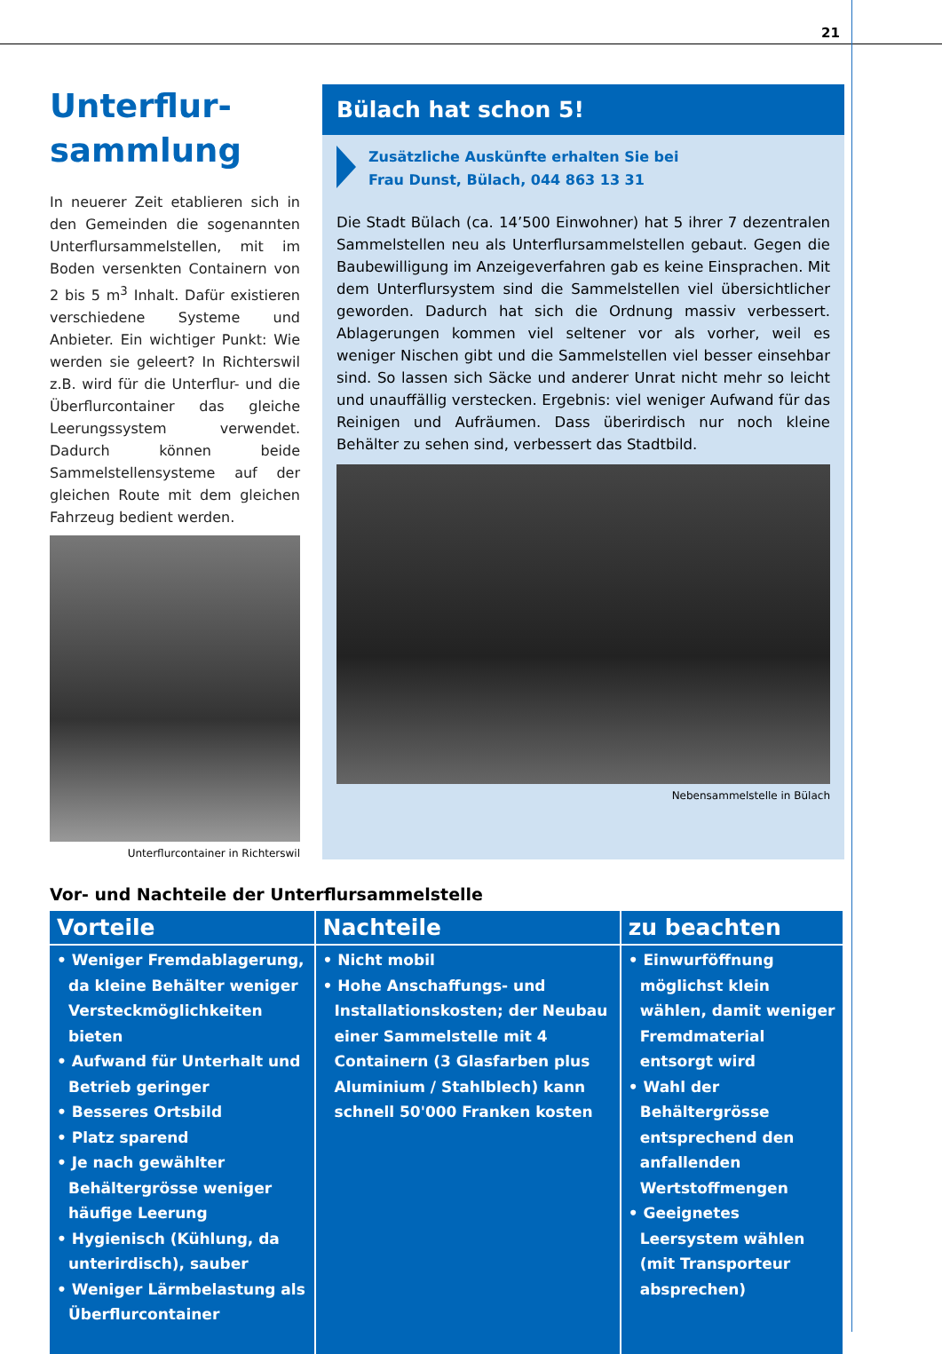21
Unterflur-
sammlung
In neuerer Zeit etablieren sich in den Gemeinden die sogenannten Unterflursammelstellen, mit im Boden versenkten Containern von 2 bis 5 m<sup>3</sup> Inhalt. Dafür existieren verschiedene Systeme und Anbieter. Ein wichtiger Punkt: Wie werden sie geleert? In Richterswil z.B. wird für die Unterflur- und die Überflurcontainer das gleiche Leerungssystem verwendet. Dadurch können beide Sammelstellensysteme auf der gleichen Route mit dem gleichen Fahrzeug bedient werden.
Unterflurcontainer in Richterswil
Bülach hat schon 5!
Zusätzliche Auskünfte erhalten Sie bei
Frau Dunst, Bülach, 044 863 13 31
Die Stadt Bülach (ca. 14’500 Einwohner) hat 5 ihrer 7 dezentralen Sammelstellen neu als Unterflursammelstellen gebaut. Gegen die Baubewilligung im Anzeigeverfahren gab es keine Einsprachen. Mit dem Unterflursystem sind die Sammelstellen viel übersichtlicher geworden. Dadurch hat sich die Ordnung massiv verbessert. Ablagerungen kommen viel seltener vor als vorher, weil es weniger Nischen gibt und die Sammelstellen viel besser einsehbar sind. So lassen sich Säcke und anderer Unrat nicht mehr so leicht und unauffällig verstecken. Ergebnis: viel weniger Aufwand für das Reinigen und Aufräumen. Dass überirdisch nur noch kleine Behälter zu sehen sind, verbessert das Stadtbild.
Nebensammelstelle in Bülach
Vor- und Nachteile der Unterflursammelstelle
| Vorteile | Nachteile | zu beachten |
| --- | --- | --- |
| • Weniger Fremdablagerung, da kleine Behälter weniger Versteckmöglichkeiten bieten • Aufwand für Unterhalt und Betrieb geringer • Besseres Ortsbild • Platz sparend • Je nach gewählter Behältergrösse weniger häufige Leerung • Hygienisch (Kühlung, da unterirdisch), sauber • Weniger Lärmbelastung als Überflurcontainer | • Nicht mobil • Hohe Anschaffungs- und Installationskosten; der Neubau einer Sammelstelle mit 4 Containern (3 Glasfarben plus Aluminium / Stahlblech) kann schnell 50'000 Franken kosten | • Einwurföffnung möglichst klein wählen, damit weniger Fremdmaterial entsorgt wird • Wahl der Behältergrösse entsprechend den anfallenden Wertstoffmengen • Geeignetes Leersystem wählen (mit Transporteur absprechen) |